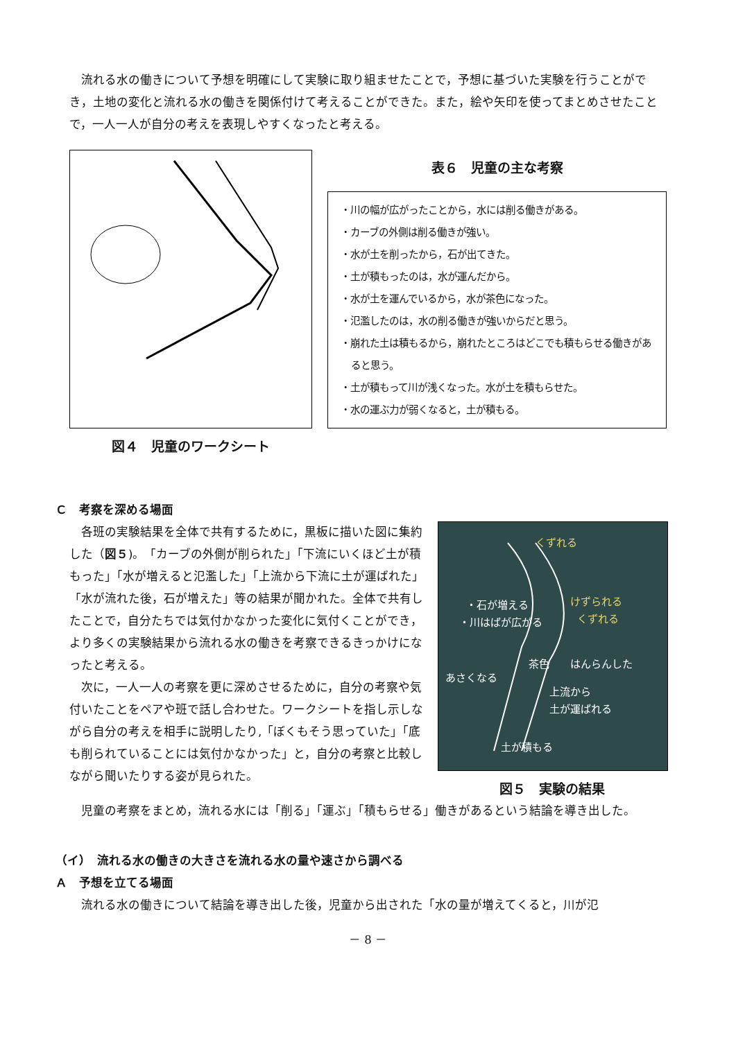流れる水の働きについて予想を明確にして実験に取り組ませたことで，予想に基づいた実験を行うことができ，土地の変化と流れる水の働きを関係付けて考えることができた。また，絵や矢印を使ってまとめさせたことで，一人一人が自分の考えを表現しやすくなったと考える。
図４　児童のワークシート 表６　児童の主な考察
・川の幅が広がったことから，水には削る働きがある。
・カーブの外側は削る働きが強い。
・水が土を削ったから，石が出てきた。
・土が積もったのは，水が運んだから。
・水が土を運んでいるから，水が茶色になった。
・氾濫したのは，水の削る働きが強いからだと思う。
・崩れた土は積もるから，崩れたところはどこでも積もらせる働きがあると思う。
・土が積もって川が浅くなった。水が土を積もらせた。
・水の運ぶ力が弱くなると，土が積もる。
Ｃ　考察を深める場面
各班の実験結果を全体で共有するために，黒板に描いた図に集約した（図５)。「カーブの外側が削られた」「下流にいくほど土が積もった」「水が増えると氾濫した」「上流から下流に土が運ばれた」「水が流れた後，石が増えた」等の結果が聞かれた。全体で共有したことで，自分たちでは気付かなかった変化に気付くことができ，より多くの実験結果から流れる水の働きを考察できるきっかけになったと考える。
次に，一人一人の考察を更に深めさせるために，自分の考察や気付いたことをペアや班で話し合わせた。ワークシートを指し示しながら自分の考えを相手に説明したり,「ぼくもそう思っていた」「底も削られていることには気付かなかった」と，自分の考察と比較しながら聞いたりする姿が見られた。
くずれる
・石が増える
・川はばが広がる
けずられる
くずれる
はんらんした
あさくなる
茶色
上流から
土が運ばれる
土が積もる
図５　実験の結果
児童の考察をまとめ，流れる水には「削る」「運ぶ」「積もらせる」働きがあるという結論を導き出した。
（イ）　流れる水の働きの大きさを流れる水の量や速さから調べる
Ａ　予想を立てる場面
流れる水の働きについて結論を導き出した後，児童から出された「水の量が増えてくると，川が氾
－ 8 －